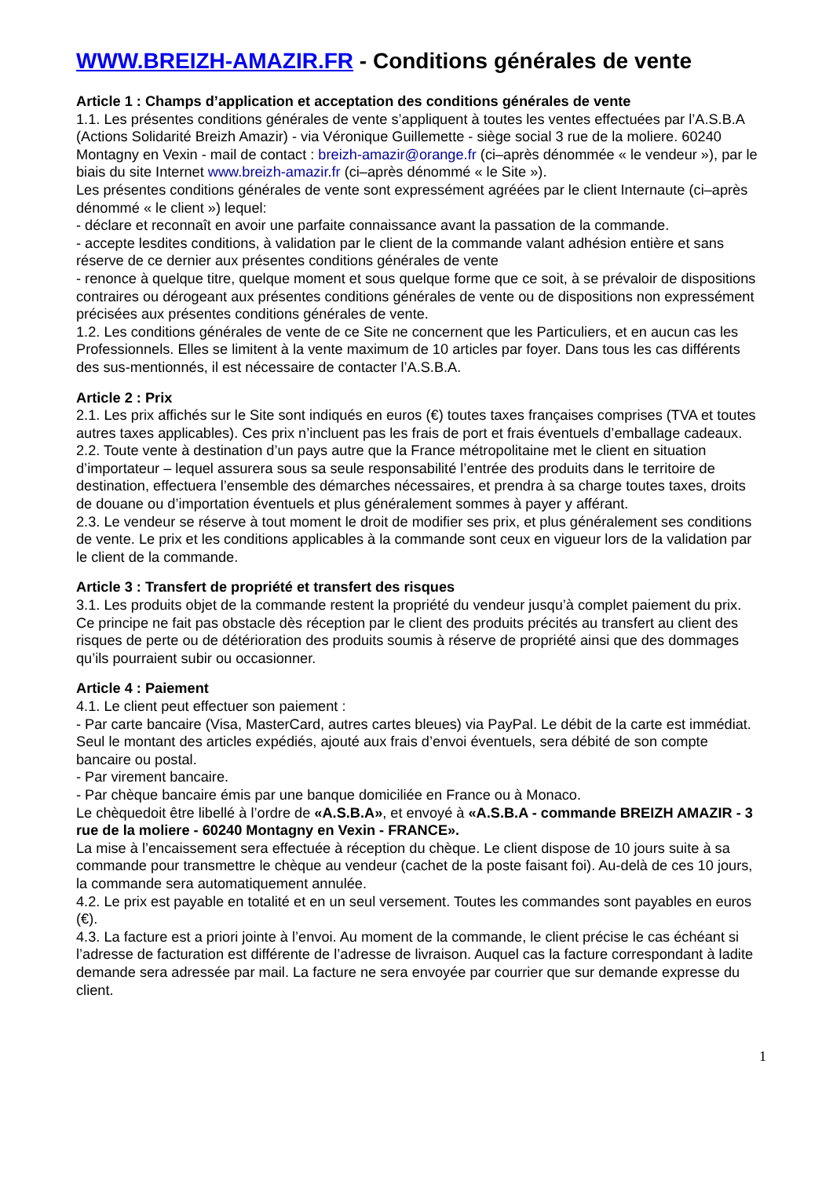WWW.BREIZH-AMAZIR.FR - Conditions générales de vente
Article 1 : Champs d’application et acceptation des conditions générales de vente
1.1. Les présentes conditions générales de vente s’appliquent à toutes les ventes effectuées par l’A.S.B.A (Actions Solidarité Breizh Amazir) - via Véronique Guillemette - siège social 3 rue de la moliere. 60240 Montagny en Vexin - mail de contact : breizh-amazir@orange.fr (ci–après dénommée « le vendeur »), par le biais du site Internet www.breizh-amazir.fr (ci–après dénommé « le Site »).
Les présentes conditions générales de vente sont expressément agréées par le client Internaute (ci–après dénommé « le client ») lequel:
- déclare et reconnaît en avoir une parfaite connaissance avant la passation de la commande.
- accepte lesdites conditions, à validation par le client de la commande valant adhésion entière et sans réserve de ce dernier aux présentes conditions générales de vente
- renonce à quelque titre, quelque moment et sous quelque forme que ce soit, à se prévaloir de dispositions contraires ou dérogeant aux présentes conditions générales de vente ou de dispositions non expressément précisées aux présentes conditions générales de vente.
1.2. Les conditions générales de vente de ce Site ne concernent que les Particuliers, et en aucun cas les Professionnels. Elles se limitent à la vente maximum de 10 articles par foyer. Dans tous les cas différents des sus-mentionnés, il est nécessaire de contacter l’A.S.B.A.
Article 2 : Prix
2.1. Les prix affichés sur le Site sont indiqués en euros (€) toutes taxes françaises comprises (TVA et toutes autres taxes applicables). Ces prix n’incluent pas les frais de port et frais éventuels d’emballage cadeaux.
2.2. Toute vente à destination d’un pays autre que la France métropolitaine met le client en situation d’importateur – lequel assurera sous sa seule responsabilité l’entrée des produits dans le territoire de destination, effectuera l’ensemble des démarches nécessaires, et prendra à sa charge toutes taxes, droits de douane ou d’importation éventuels et plus généralement sommes à payer y afférant.
2.3. Le vendeur se réserve à tout moment le droit de modifier ses prix, et plus généralement ses conditions de vente. Le prix et les conditions applicables à la commande sont ceux en vigueur lors de la validation par le client de la commande.
Article 3 : Transfert de propriété et transfert des risques
3.1. Les produits objet de la commande restent la propriété du vendeur jusqu’à complet paiement du prix. Ce principe ne fait pas obstacle dès réception par le client des produits précités au transfert au client des risques de perte ou de détérioration des produits soumis à réserve de propriété ainsi que des dommages qu’ils pourraient subir ou occasionner.
Article 4 : Paiement
4.1. Le client peut effectuer son paiement :
- Par carte bancaire (Visa, MasterCard, autres cartes bleues) via PayPal. Le débit de la carte est immédiat. Seul le montant des articles expédiés, ajouté aux frais d’envoi éventuels, sera débité de son compte bancaire ou postal.
- Par virement bancaire.
- Par chèque bancaire émis par une banque domiciliée en France ou à Monaco.
Le chèquedoit être libellé à l’ordre de «A.S.B.A», et envoyé à «A.S.B.A - commande BREIZH AMAZIR - 3 rue de la moliere - 60240 Montagny en Vexin - FRANCE».
La mise à l’encaissement sera effectuée à réception du chèque. Le client dispose de 10 jours suite à sa commande pour transmettre le chèque au vendeur (cachet de la poste faisant foi). Au-delà de ces 10 jours, la commande sera automatiquement annulée.
4.2. Le prix est payable en totalité et en un seul versement. Toutes les commandes sont payables en euros (€).
4.3. La facture est a priori jointe à l’envoi. Au moment de la commande, le client précise le cas échéant si l’adresse de facturation est différente de l’adresse de livraison. Auquel cas la facture correspondant à ladite demande sera adressée par mail. La facture ne sera envoyée par courrier que sur demande expresse du client.
1